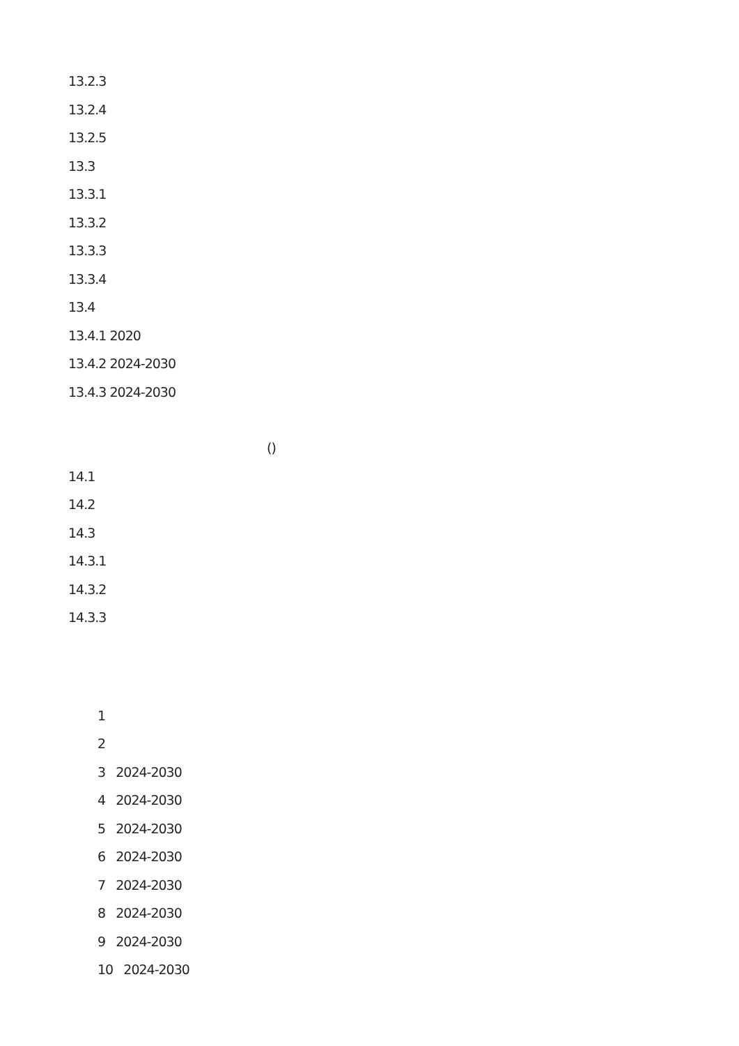13.2.3
13.2.4
13.2.5
13.3
13.3.1
13.3.2
13.3.3
13.3.4
13.4
13.4.1 2020
13.4.2 2024-2030
13.4.3 2024-2030
()
14.1
14.2
14.3
14.3.1
14.3.2
14.3.3
1
2
3 2024-2030
4 2024-2030
5 2024-2030
6 2024-2030
7 2024-2030
8 2024-2030
9 2024-2030
10 2024-2030